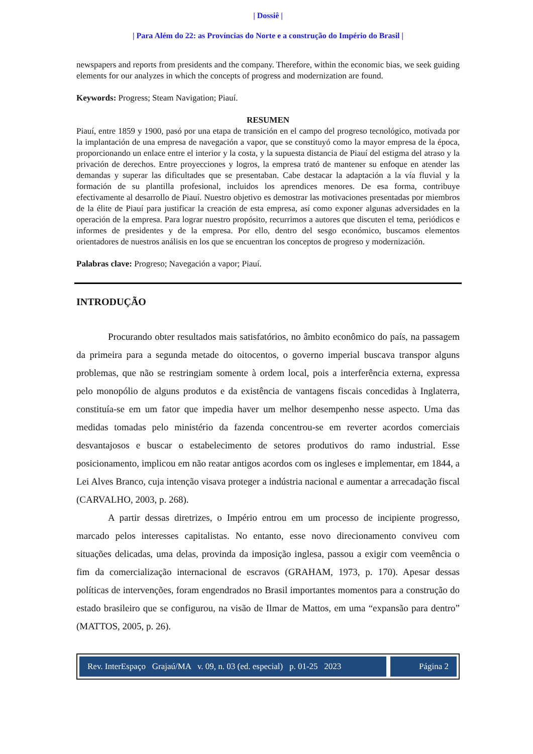| Dossiê |
| Para Além do 22: as Províncias do Norte e a construção do Império do Brasil |
newspapers and reports from presidents and the company. Therefore, within the economic bias, we seek guiding elements for our analyzes in which the concepts of progress and modernization are found.
Keywords: Progress; Steam Navigation; Piauí.
RESUMEN
Piauí, entre 1859 y 1900, pasó por una etapa de transición en el campo del progreso tecnológico, motivada por la implantación de una empresa de navegación a vapor, que se constituyó como la mayor empresa de la época, proporcionando un enlace entre el interior y la costa, y la supuesta distancia de Piauí del estigma del atraso y la privación de derechos. Entre proyecciones y logros, la empresa trató de mantener su enfoque en atender las demandas y superar las dificultades que se presentaban. Cabe destacar la adaptación a la vía fluvial y la formación de su plantilla profesional, incluidos los aprendices menores. De esa forma, contribuye efectivamente al desarrollo de Piauí. Nuestro objetivo es demostrar las motivaciones presentadas por miembros de la élite de Piauí para justificar la creación de esta empresa, así como exponer algunas adversidades en la operación de la empresa. Para lograr nuestro propósito, recurrimos a autores que discuten el tema, periódicos e informes de presidentes y de la empresa. Por ello, dentro del sesgo económico, buscamos elementos orientadores de nuestros análisis en los que se encuentran los conceptos de progreso y modernización.
Palabras clave: Progreso; Navegación a vapor; Piauí.
INTRODUÇÃO
Procurando obter resultados mais satisfatórios, no âmbito econômico do país, na passagem da primeira para a segunda metade do oitocentos, o governo imperial buscava transpor alguns problemas, que não se restringiam somente à ordem local, pois a interferência externa, expressa pelo monopólio de alguns produtos e da existência de vantagens fiscais concedidas à Inglaterra, constituía-se em um fator que impedia haver um melhor desempenho nesse aspecto. Uma das medidas tomadas pelo ministério da fazenda concentrou-se em reverter acordos comerciais desvantajosos e buscar o estabelecimento de setores produtivos do ramo industrial. Esse posicionamento, implicou em não reatar antigos acordos com os ingleses e implementar, em 1844, a Lei Alves Branco, cuja intenção visava proteger a indústria nacional e aumentar a arrecadação fiscal (CARVALHO, 2003, p. 268).
A partir dessas diretrizes, o Império entrou em um processo de incipiente progresso, marcado pelos interesses capitalistas. No entanto, esse novo direcionamento conviveu com situações delicadas, uma delas, provinda da imposição inglesa, passou a exigir com veemência o fim da comercialização internacional de escravos (GRAHAM, 1973, p. 170). Apesar dessas políticas de intervenções, foram engendrados no Brasil importantes momentos para a construção do estado brasileiro que se configurou, na visão de Ilmar de Mattos, em uma “expansão para dentro” (MATTOS, 2005, p. 26).
Rev. InterEspaço Grajaú/MA v. 09, n. 03 (ed. especial) p. 01-25 2023
Página 2